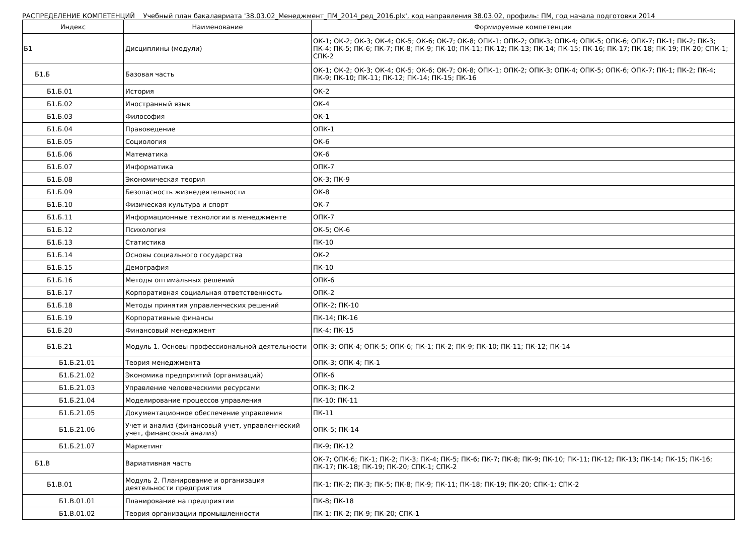РАСПРЕДЕЛЕНИЕ КОМПЕТЕНЦИЙ Учебный план бакалавриата '38.03.02_Менеджмент_ПМ_2014_ред_2016.plx', код направления 38.03.02, профиль: ПМ, год начала подготовки 2014
| Индекс | Наименование | Формируемые компетенции |
| --- | --- | --- |
| Б1 | Дисциплины (модули) | ОК-1; ОК-2; ОК-3; ОК-4; ОК-5; ОК-6; ОК-7; ОК-8; ОПК-1; ОПК-2; ОПК-3; ОПК-4; ОПК-5; ОПК-6; ОПК-7; ПК-1; ПК-2; ПК-3; ПК-4; ПК-5; ПК-6; ПК-7; ПК-8; ПК-9; ПК-10; ПК-11; ПК-12; ПК-13; ПК-14; ПК-15; ПК-16; ПК-17; ПК-18; ПК-19; ПК-20; СПК-1; СПК-2 |
| Б1.Б | Базовая часть | ОК-1; ОК-2; ОК-3; ОК-4; ОК-5; ОК-6; ОК-7; ОК-8; ОПК-1; ОПК-2; ОПК-3; ОПК-4; ОПК-5; ОПК-6; ОПК-7; ПК-1; ПК-2; ПК-4; ПК-9; ПК-10; ПК-11; ПК-12; ПК-14; ПК-15; ПК-16 |
| Б1.Б.01 | История | ОК-2 |
| Б1.Б.02 | Иностранный язык | ОК-4 |
| Б1.Б.03 | Философия | ОК-1 |
| Б1.Б.04 | Правоведение | ОПК-1 |
| Б1.Б.05 | Социология | ОК-6 |
| Б1.Б.06 | Математика | ОК-6 |
| Б1.Б.07 | Информатика | ОПК-7 |
| Б1.Б.08 | Экономическая теория | ОК-3; ПК-9 |
| Б1.Б.09 | Безопасность жизнедеятельности | ОК-8 |
| Б1.Б.10 | Физическая культура и спорт | ОК-7 |
| Б1.Б.11 | Информационные технологии в менеджменте | ОПК-7 |
| Б1.Б.12 | Психология | ОК-5; ОК-6 |
| Б1.Б.13 | Статистика | ПК-10 |
| Б1.Б.14 | Основы социального государства | ОК-2 |
| Б1.Б.15 | Демография | ПК-10 |
| Б1.Б.16 | Методы оптимальных решений | ОПК-6 |
| Б1.Б.17 | Корпоративная социальная ответственность | ОПК-2 |
| Б1.Б.18 | Методы принятия управленческих решений | ОПК-2; ПК-10 |
| Б1.Б.19 | Корпоративные финансы | ПК-14; ПК-16 |
| Б1.Б.20 | Финансовый менеджмент | ПК-4; ПК-15 |
| Б1.Б.21 | Модуль 1. Основы профессиональной деятельности | ОПК-3; ОПК-4; ОПК-5; ОПК-6; ПК-1; ПК-2; ПК-9; ПК-10; ПК-11; ПК-12; ПК-14 |
| Б1.Б.21.01 | Теория менеджмента | ОПК-3; ОПК-4; ПК-1 |
| Б1.Б.21.02 | Экономика предприятий (организаций) | ОПК-6 |
| Б1.Б.21.03 | Управление человеческими ресурсами | ОПК-3; ПК-2 |
| Б1.Б.21.04 | Моделирование процессов управления | ПК-10; ПК-11 |
| Б1.Б.21.05 | Документационное обеспечение управления | ПК-11 |
| Б1.Б.21.06 | Учет и анализ (финансовый учет, управленческий учет, финансовый анализ) | ОПК-5; ПК-14 |
| Б1.Б.21.07 | Маркетинг | ПК-9; ПК-12 |
| Б1.В | Вариативная часть | ОК-7; ОПК-6; ПК-1; ПК-2; ПК-3; ПК-4; ПК-5; ПК-6; ПК-7; ПК-8; ПК-9; ПК-10; ПК-11; ПК-12; ПК-13; ПК-14; ПК-15; ПК-16; ПК-17; ПК-18; ПК-19; ПК-20; СПК-1; СПК-2 |
| Б1.В.01 | Модуль 2. Планирование и организация деятельности предприятия | ПК-1; ПК-2; ПК-3; ПК-5; ПК-8; ПК-9; ПК-11; ПК-18; ПК-19; ПК-20; СПК-1; СПК-2 |
| Б1.В.01.01 | Планирование на предприятии | ПК-8; ПК-18 |
| Б1.В.01.02 | Теория организации промышленности | ПК-1; ПК-2; ПК-9; ПК-20; СПК-1 |